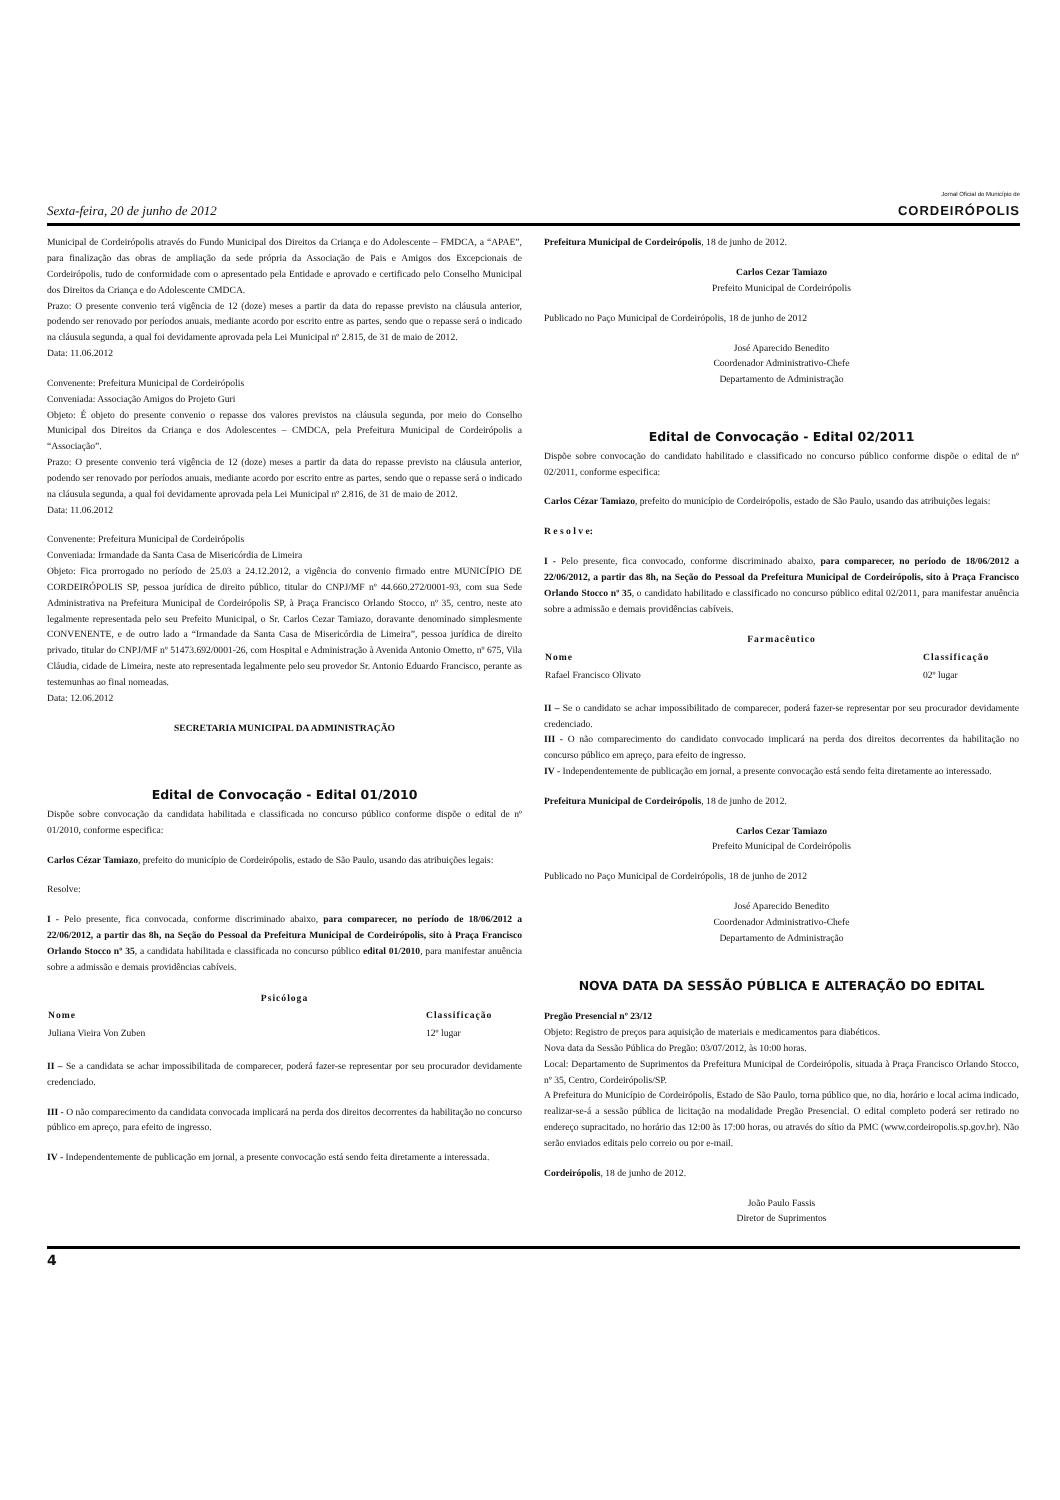Sexta-feira, 20 de junho de 2012
Jornal Oficial do Município de
CORDEIRÓPOLIS
Municipal de Cordeirópolis através do Fundo Municipal dos Direitos da Criança e do Adolescente – FMDCA, a “APAE”, para finalização das obras de ampliação da sede própria da Associação de Pais e Amigos dos Excepcionais de Cordeirópolis, tudo de conformidade com o apresentado pela Entidade e aprovado e certificado pelo Conselho Municipal dos Direitos da Criança e do Adolescente CMDCA.
Prazo: O presente convenio terá vigência de 12 (doze) meses a partir da data do repasse previsto na cláusula anterior, podendo ser renovado por períodos anuais, mediante acordo por escrito entre as partes, sendo que o repasse será o indicado na cláusula segunda, a qual foi devidamente aprovada pela Lei Municipal nº 2.815, de 31 de maio de 2012.
Data: 11.06.2012
Convenente: Prefeitura Municipal de Cordeirópolis
Conveniada: Associação Amigos do Projeto Guri
Objeto: É objeto do presente convenio o repasse dos valores previstos na cláusula segunda, por meio do Conselho Municipal dos Direitos da Criança e dos Adolescentes – CMDCA, pela Prefeitura Municipal de Cordeirópolis a “Associação”.
Prazo: O presente convenio terá vigência de 12 (doze) meses a partir da data do repasse previsto na cláusula anterior, podendo ser renovado por períodos anuais, mediante acordo por escrito entre as partes, sendo que o repasse será o indicado na cláusula segunda, a qual foi devidamente aprovada pela Lei Municipal nº 2.816, de 31 de maio de 2012.
Data: 11.06.2012
Convenente: Prefeitura Municipal de Cordeirópolis
Conveniada: Irmandade da Santa Casa de Misericórdia de Limeira
Objeto: Fica prorrogado no período de 25.03 a 24.12.2012, a vigência do convenio firmado entre MUNICÍPIO DE CORDEIRÓPOLIS SP, pessoa jurídica de direito público, titular do CNPJ/MF nº 44.660.272/0001-93, com sua Sede Administrativa na Prefeitura Municipal de Cordeirópolis SP, à Praça Francisco Orlando Stocco, nº 35, centro, neste ato legalmente representada pelo seu Prefeito Municipal, o Sr. Carlos Cezar Tamiazo, doravante denominado simplesmente CONVENENTE, e de outro lado a “Irmandade da Santa Casa de Misericórdia de Limeira”, pessoa jurídica de direito privado, titular do CNPJ/MF nº 51473.692/0001-26, com Hospital e Administração à Avenida Antonio Ometto, nº 675, Vila Cláudia, cidade de Limeira, neste ato representada legalmente pelo seu provedor Sr. Antonio Eduardo Francisco, perante as testemunhas ao final nomeadas.
Data: 12.06.2012
SECRETARIA MUNICIPAL DA ADMINISTRAÇÃO
Edital de Convocação - Edital 01/2010
Dispõe sobre convocação da candidata habilitada e classificada no concurso público conforme dispõe o edital de nº 01/2010, conforme especifica:
Carlos Cézar Tamiazo, prefeito do município de Cordeirópolis, estado de São Paulo, usando das atribuições legais:
Resolve:
I - Pelo presente, fica convocada, conforme discriminado abaixo, para comparecer, no período de 18/06/2012 a 22/06/2012, a partir das 8h, na Seção do Pessoal da Prefeitura Municipal de Cordeirópolis, sito à Praça Francisco Orlando Stocco nº 35, a candidata habilitada e classificada no concurso público edital 01/2010, para manifestar anuência sobre a admissão e demais providências cabíveis.
| Psicóloga | |
| --- | --- |
| Nome | Classificação |
| Juliana Vieira Von Zuben | 12º lugar |
II – Se a candidata se achar impossibilitada de comparecer, poderá fazer-se representar por seu procurador devidamente credenciado.
III - O não comparecimento da candidata convocada implicará na perda dos direitos decorrentes da habilitação no concurso público em apreço, para efeito de ingresso.
IV - Independentemente de publicação em jornal, a presente convocação está sendo feita diretamente a interessada.
Prefeitura Municipal de Cordeirópolis, 18 de junho de 2012.
Carlos Cezar Tamiazo
Prefeito Municipal de Cordeirópolis
Publicado no Paço Municipal de Cordeirópolis, 18 de junho de 2012
José Aparecido Benedito
Coordenador Administrativo-Chefe
Departamento de Administração
Edital de Convocação - Edital 02/2011
Dispõe sobre convocação do candidato habilitado e classificado no concurso público conforme dispõe o edital de nº 02/2011, conforme especifica:
Carlos Cézar Tamiazo, prefeito do município de Cordeirópolis, estado de São Paulo, usando das atribuições legais:
R e s o l v e:
I - Pelo presente, fica convocado, conforme discriminado abaixo, para comparecer, no período de 18/06/2012 a 22/06/2012, a partir das 8h, na Seção do Pessoal da Prefeitura Municipal de Cordeirópolis, sito à Praça Francisco Orlando Stocco nº 35, o candidato habilitado e classificado no concurso público edital 02/2011, para manifestar anuência sobre a admissão e demais providências cabíveis.
| Farmacêutico | |
| --- | --- |
| Nome | Classificação |
| Rafael Francisco Olivato | 02º lugar |
II – Se o candidato se achar impossibilitado de comparecer, poderá fazer-se representar por seu procurador devidamente credenciado.
III - O não comparecimento do candidato convocado implicará na perda dos direitos decorrentes da habilitação no concurso público em apreço, para efeito de ingresso.
IV - Independentemente de publicação em jornal, a presente convocação está sendo feita diretamente ao interessado.
Prefeitura Municipal de Cordeirópolis, 18 de junho de 2012.
Carlos Cezar Tamiazo
Prefeito Municipal de Cordeirópolis
Publicado no Paço Municipal de Cordeirópolis, 18 de junho de 2012
José Aparecido Benedito
Coordenador Administrativo-Chefe
Departamento de Administração
NOVA DATA DA SESSÃO PÚBLICA E ALTERAÇÃO DO EDITAL
Pregão Presencial nº 23/12
Objeto: Registro de preços para aquisição de materiais e medicamentos para diabéticos.
Nova data da Sessão Pública do Pregão: 03/07/2012, às 10:00 horas.
Local: Departamento de Suprimentos da Prefeitura Municipal de Cordeirópolis, situada à Praça Francisco Orlando Stocco, nº 35, Centro, Cordeirópolis/SP.
A Prefeitura do Município de Cordeirópolis, Estado de São Paulo, torna público que, no dia, horário e local acima indicado, realizar-se-á a sessão pública de licitação na modalidade Pregão Presencial. O edital completo poderá ser retirado no endereço supracitado, no horário das 12:00 às 17:00 horas, ou através do sítio da PMC (www.cordeiropolis.sp.gov.br). Não serão enviados editais pelo correio ou por e-mail.
Cordeirópolis, 18 de junho de 2012.
João Paulo Fassis
Diretor de Suprimentos
4